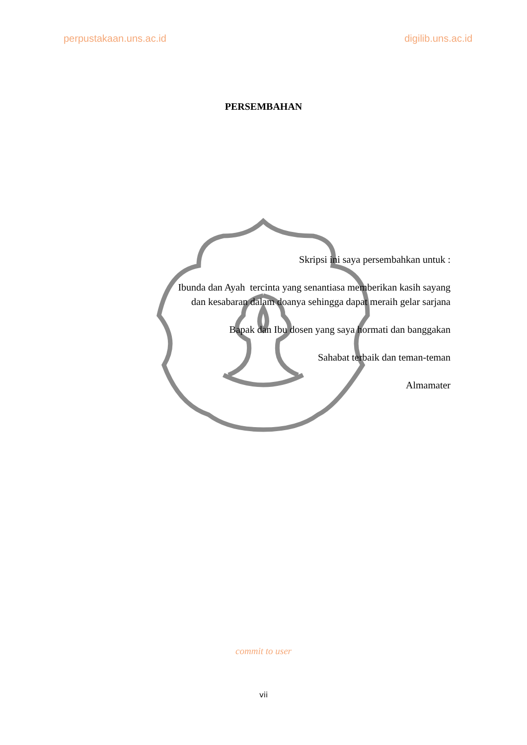perpustakaan.uns.ac.id digilib.uns.ac.id
PERSEMBAHAN
Skripsi ini saya persembahkan untuk :
Ibunda dan Ayah tercinta yang senantiasa memberikan kasih sayang dan kesabaran dalam doanya sehingga dapat meraih gelar sarjana
Bapak dan Ibu dosen yang saya hormati dan banggakan
Sahabat terbaik dan teman-teman
Almamater
commit to user
vii